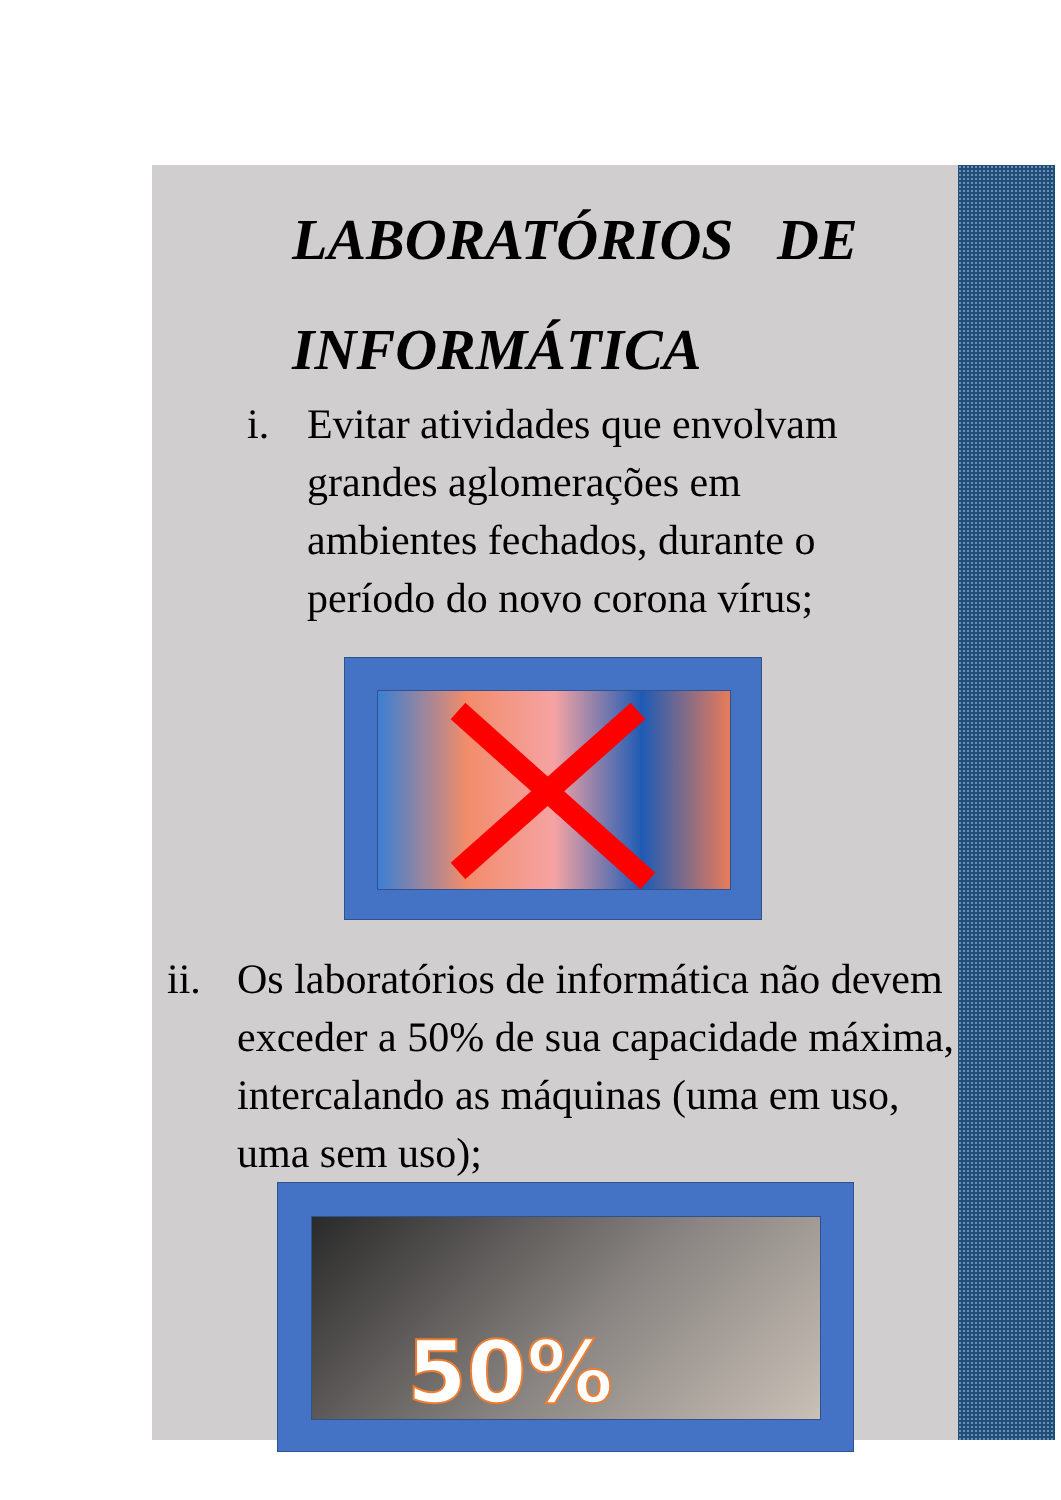LABORATÓRIOS DE
INFORMÁTICA
i. Evitar atividades que envolvam grandes aglomerações em ambientes fechados, durante o período do novo corona vírus;
ii. Os laboratórios de informática não devem exceder a 50% de sua capacidade máxima, intercalando as máquinas (uma em uso, uma sem uso);
50%